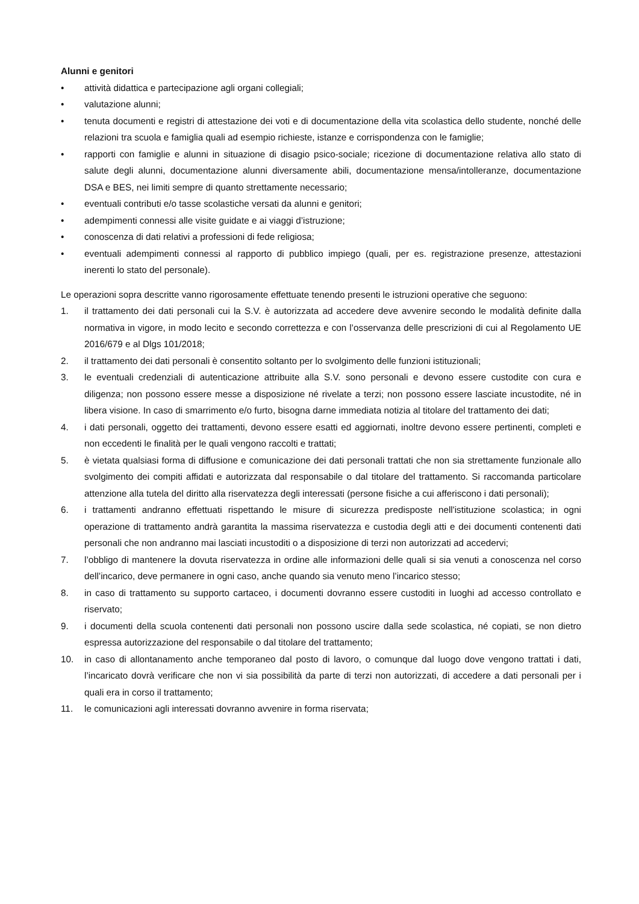Alunni e genitori
• attività didattica e partecipazione agli organi collegiali;
• valutazione alunni;
• tenuta documenti e registri di attestazione dei voti e di documentazione della vita scolastica dello studente, nonché delle relazioni tra scuola e famiglia quali ad esempio richieste, istanze e corrispondenza con le famiglie;
• rapporti con famiglie e alunni in situazione di disagio psico-sociale; ricezione di documentazione relativa allo stato di salute degli alunni, documentazione alunni diversamente abili, documentazione mensa/intolleranze, documentazione DSA e BES, nei limiti sempre di quanto strettamente necessario;
• eventuali contributi e/o tasse scolastiche versati da alunni e genitori;
• adempimenti connessi alle visite guidate e ai viaggi d’istruzione;
• conoscenza di dati relativi a professioni di fede religiosa;
• eventuali adempimenti connessi al rapporto di pubblico impiego (quali, per es. registrazione presenze, attestazioni inerenti lo stato del personale).
Le operazioni sopra descritte vanno rigorosamente effettuate tenendo presenti le istruzioni operative che seguono:
1. il trattamento dei dati personali cui la S.V. è autorizzata ad accedere deve avvenire secondo le modalità definite dalla normativa in vigore, in modo lecito e secondo correttezza e con l’osservanza delle prescrizioni di cui al Regolamento UE 2016/679 e al Dlgs 101/2018;
2. il trattamento dei dati personali è consentito soltanto per lo svolgimento delle funzioni istituzionali;
3. le eventuali credenziali di autenticazione attribuite alla S.V. sono personali e devono essere custodite con cura e diligenza; non possono essere messe a disposizione né rivelate a terzi; non possono essere lasciate incustodite, né in libera visione. In caso di smarrimento e/o furto, bisogna darne immediata notizia al titolare del trattamento dei dati;
4. i dati personali, oggetto dei trattamenti, devono essere esatti ed aggiornati, inoltre devono essere pertinenti, completi e non eccedenti le finalità per le quali vengono raccolti e trattati;
5. è vietata qualsiasi forma di diffusione e comunicazione dei dati personali trattati che non sia strettamente funzionale allo svolgimento dei compiti affidati e autorizzata dal responsabile o dal titolare del trattamento. Si raccomanda particolare attenzione alla tutela del diritto alla riservatezza degli interessati (persone fisiche a cui afferiscono i dati personali);
6. i trattamenti andranno effettuati rispettando le misure di sicurezza predisposte nell'istituzione scolastica; in ogni operazione di trattamento andrà garantita la massima riservatezza e custodia degli atti e dei documenti contenenti dati personali che non andranno mai lasciati incustoditi o a disposizione di terzi non autorizzati ad accedervi;
7. l’obbligo di mantenere la dovuta riservatezza in ordine alle informazioni delle quali si sia venuti a conoscenza nel corso dell’incarico, deve permanere in ogni caso, anche quando sia venuto meno l’incarico stesso;
8. in caso di trattamento su supporto cartaceo, i documenti dovranno essere custoditi in luoghi ad accesso controllato e riservato;
9. i documenti della scuola contenenti dati personali non possono uscire dalla sede scolastica, né copiati, se non dietro espressa autorizzazione del responsabile o dal titolare del trattamento;
10. in caso di allontanamento anche temporaneo dal posto di lavoro, o comunque dal luogo dove vengono trattati i dati, l’incaricato dovrà verificare che non vi sia possibilità da parte di terzi non autorizzati, di accedere a dati personali per i quali era in corso il trattamento;
11. le comunicazioni agli interessati dovranno avvenire in forma riservata;